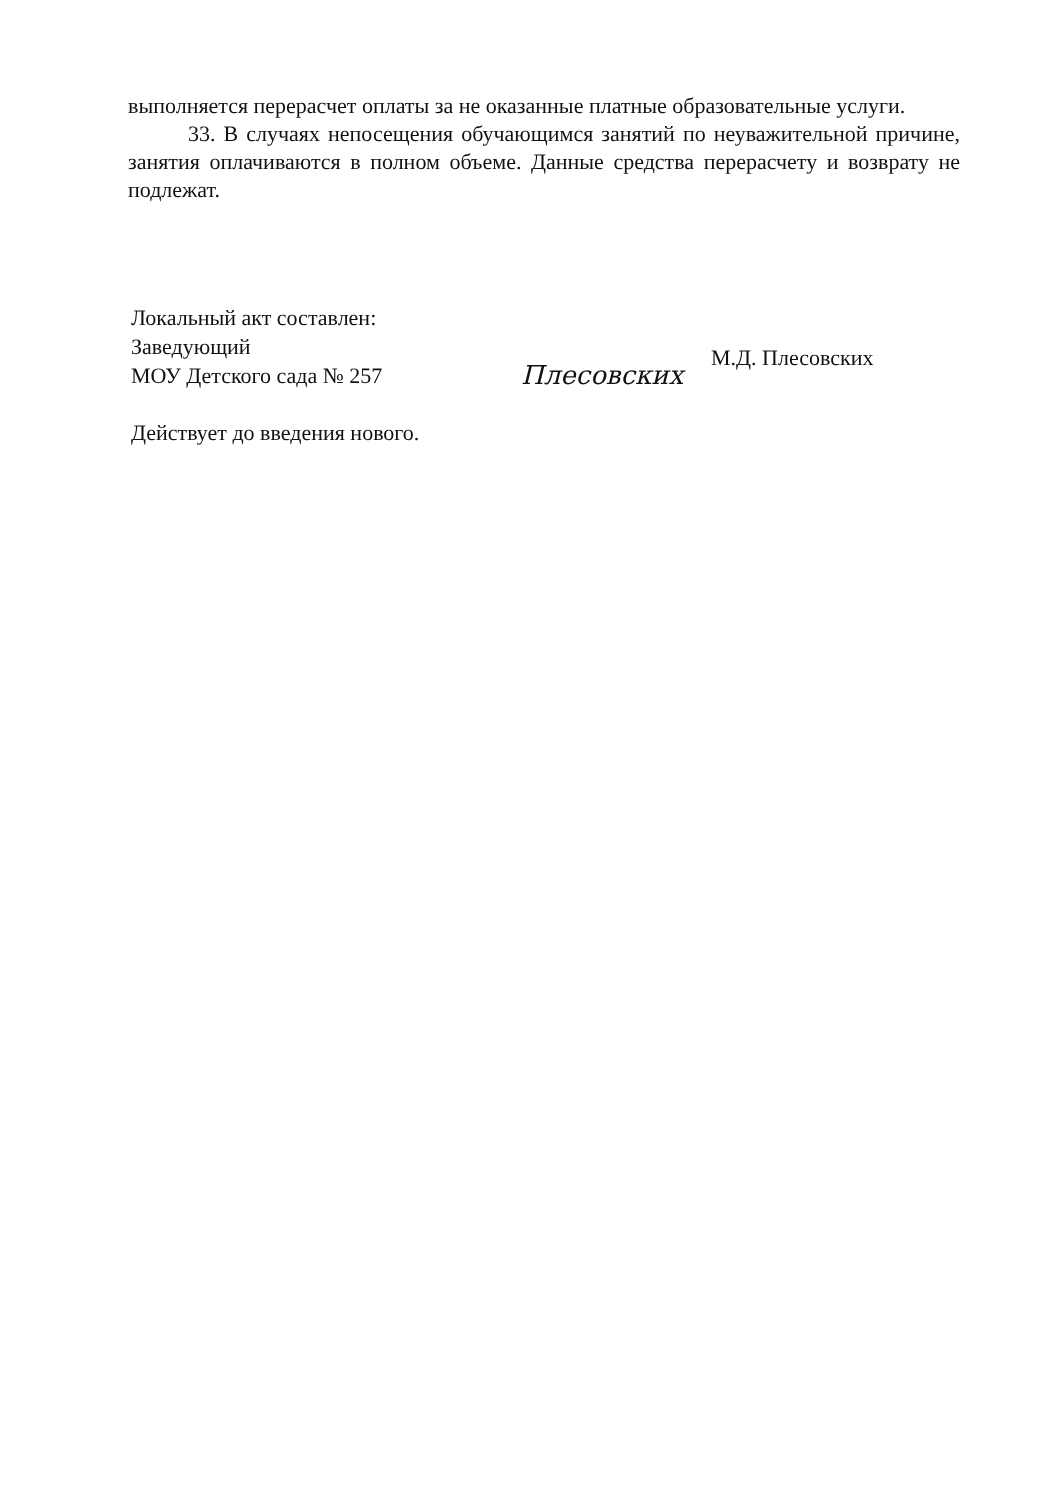выполняется перерасчет оплаты за не оказанные платные образовательные услуги.
33. В случаях непосещения обучающимся занятий по неуважительной причине, занятия оплачиваются в полном объеме. Данные средства перерасчету и возврату не подлежат.
Локальный акт составлен:
Заведующий
МОУ Детского сада № 257
Плесовских
М.Д. Плесовских
Действует до введения нового.